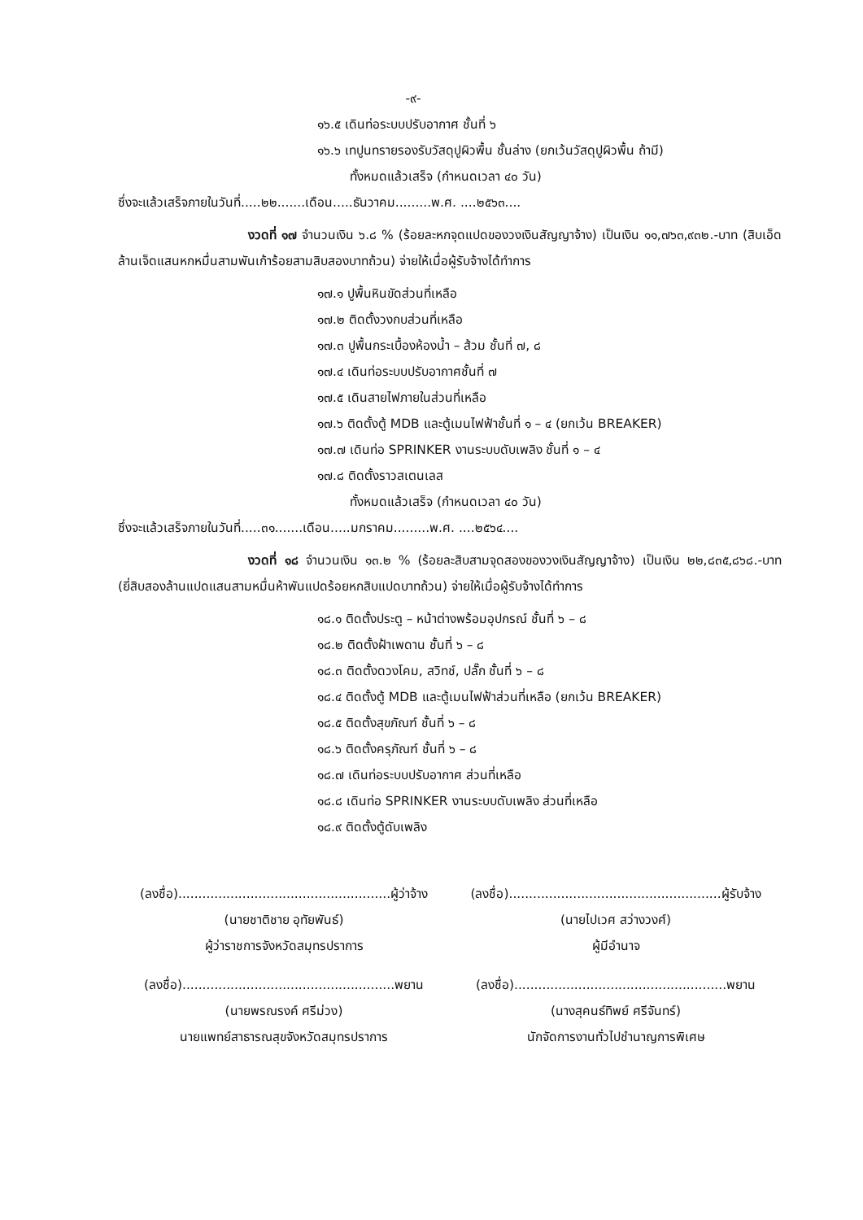-๙-
๑๖.๕ เดินท่อระบบปรับอากาศ ชั้นที่ ๖
๑๖.๖ เทปูนทรายรองรับวัสดุปูผิวพื้น ชั้นล่าง (ยกเว้นวัสดุปูผิวพื้น ถ้ามี)
ทั้งหมดแล้วเสร็จ (กำหนดเวลา ๔๐ วัน)
ซึ่งจะแล้วเสร็จภายในวันที่.....๒๒.......เดือน.....ธันวาคม.........พ.ศ. ....๒๕๖๓....
งวดที่ ๑๗ จำนวนเงิน ๖.๘ % (ร้อยละหกจุดแปดของวงเงินสัญญาจ้าง) เป็นเงิน ๑๑,๗๖๓,๙๓๒.-บาท (สิบเอ็ดล้านเจ็ดแสนหกหมื่นสามพันเก้าร้อยสามสิบสองบาทถ้วน) จ่ายให้เมื่อผู้รับจ้างได้ทำการ
๑๗.๑ ปูพื้นหินขัดส่วนที่เหลือ
๑๗.๒ ติดตั้งวงกบส่วนที่เหลือ
๑๗.๓ ปูพื้นกระเบื้องห้องน้ำ – ส้วม ชั้นที่ ๗, ๘
๑๗.๔ เดินท่อระบบปรับอากาศชั้นที่ ๗
๑๗.๕ เดินสายไฟภายในส่วนที่เหลือ
๑๗.๖ ติดตั้งตู้ MDB และตู้เมนไฟฟ้าชั้นที่ ๑ – ๔ (ยกเว้น BREAKER)
๑๗.๗ เดินท่อ SPRINKER งานระบบดับเพลิง ชั้นที่ ๑ – ๔
๑๗.๘ ติดตั้งราวสเตนเลส
ทั้งหมดแล้วเสร็จ (กำหนดเวลา ๔๐ วัน)
ซึ่งจะแล้วเสร็จภายในวันที่.....๓๑.......เดือน.....มกราคม.........พ.ศ. ....๒๕๖๔....
งวดที่ ๑๘ จำนวนเงิน ๑๓.๒ % (ร้อยละสิบสามจุดสองของวงเงินสัญญาจ้าง) เป็นเงิน ๒๒,๘๓๕,๘๖๘.-บาท (ยี่สิบสองล้านแปดแสนสามหมื่นห้าพันแปดร้อยหกสิบแปดบาทถ้วน) จ่ายให้เมื่อผู้รับจ้างได้ทำการ
๑๘.๑ ติดตั้งประตู – หน้าต่างพร้อมอุปกรณ์ ชั้นที่ ๖ – ๘
๑๘.๒ ติดตั้งฝ้าเพดาน ชั้นที่ ๖ – ๘
๑๘.๓ ติดตั้งดวงโคม, สวิทช์, ปลั๊ก ชั้นที่ ๖ – ๘
๑๘.๔ ติดตั้งตู้ MDB และตู้เมนไฟฟ้าส่วนที่เหลือ (ยกเว้น BREAKER)
๑๘.๕ ติดตั้งสุขภัณฑ์ ชั้นที่ ๖ – ๘
๑๘.๖ ติดตั้งครุภัณฑ์ ชั้นที่ ๖ – ๘
๑๘.๗ เดินท่อระบบปรับอากาศ ส่วนที่เหลือ
๑๘.๘ เดินท่อ SPRINKER งานระบบดับเพลิง ส่วนที่เหลือ
๑๘.๙ ติดตั้งตู้ดับเพลิง
(ลงชื่อ).....................................................ผู้ว่าจ้าง
(นายชาติชาย อุทัยพันธ์)
ผู้ว่าราชการจังหวัดสมุทรปราการ
(ลงชื่อ).....................................................ผู้รับจ้าง
(นายไปเวศ สว่างวงศ์)
ผู้มีอำนาจ
(ลงชื่อ).....................................................พยาน
(นายพรณรงค์ ศรีม่วง)
นายแพทย์สาธารณสุขจังหวัดสมุทรปราการ
(ลงชื่อ).....................................................พยาน
(นางสุคนธ์ทิพย์ ศรีจันทร์)
นักจัดการงานทั่วไปชำนาญการพิเศษ